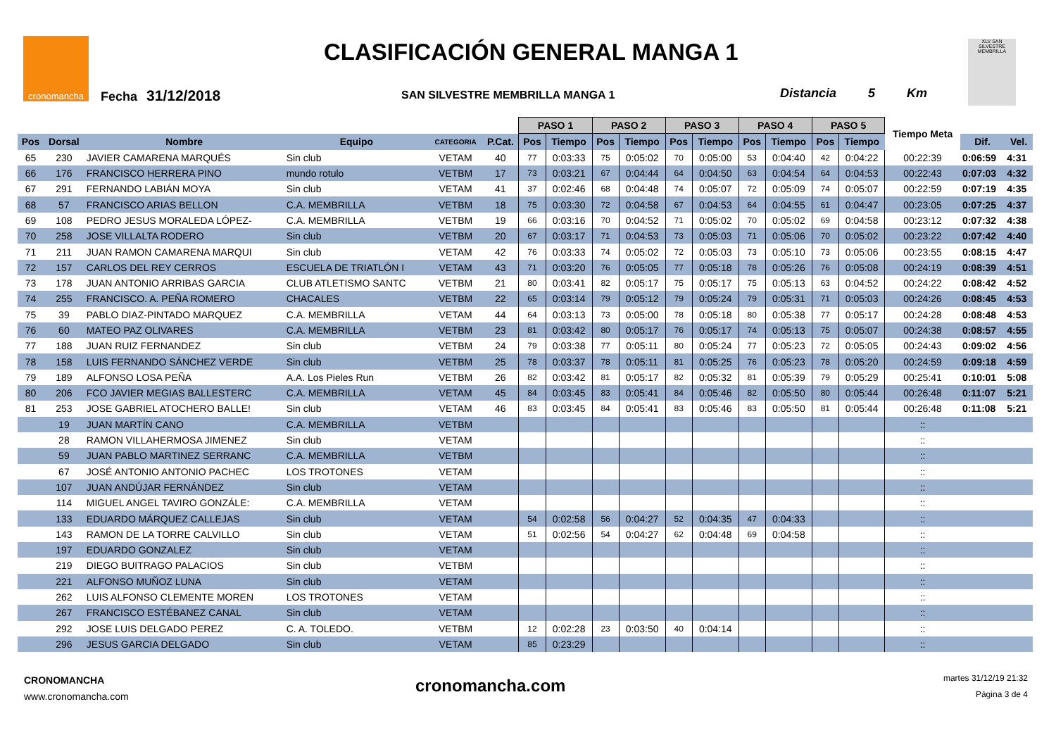cronomancha CLASIFICACIÓN GENERAL MANGA 1
Fecha 31/12/2018
SAN SILVESTRE MEMBRILLA MANGA 1
Distancia 5 Km
XLV SAN SILVESTRE MEMBRILLA
| | | | | | | PASO 1 | | PASO 2 | | PASO 3 | | PASO 4 | | PASO 5 | | Tiempo Meta | | |
| --- | --- | --- | --- | --- | --- | --- | --- | --- | --- | --- | --- | --- | --- | --- | --- | --- | --- | --- |
| Pos | Dorsal | Nombre | Equipo | CATEGORIA | P.Cat. | Pos | Tiempo | Pos | Tiempo | Pos | Tiempo | Pos | Tiempo | Pos | Tiempo | | Dif. | Vel. |
| 65 | 230 | JAVIER CAMARENA MARQUÉS | Sin club | VETAM | 40 | 77 | 0:03:33 | 75 | 0:05:02 | 70 | 0:05:00 | 53 | 0:04:40 | 42 | 0:04:22 | 00:22:39 | 0:06:59 | 4:31 |
| 66 | 176 | FRANCISCO HERRERA PINO | mundo rotulo | VETBM | 17 | 73 | 0:03:21 | 67 | 0:04:44 | 64 | 0:04:50 | 63 | 0:04:54 | 64 | 0:04:53 | 00:22:43 | 0:07:03 | 4:32 |
| 67 | 291 | FERNANDO LABIÁN MOYA | Sin club | VETAM | 41 | 37 | 0:02:46 | 68 | 0:04:48 | 74 | 0:05:07 | 72 | 0:05:09 | 74 | 0:05:07 | 00:22:59 | 0:07:19 | 4:35 |
| 68 | 57 | FRANCISCO ARIAS BELLON | C.A. MEMBRILLA | VETBM | 18 | 75 | 0:03:30 | 72 | 0:04:58 | 67 | 0:04:53 | 64 | 0:04:55 | 61 | 0:04:47 | 00:23:05 | 0:07:25 | 4:37 |
| 69 | 108 | PEDRO JESUS MORALEDA LÓPEZ- | C.A. MEMBRILLA | VETBM | 19 | 66 | 0:03:16 | 70 | 0:04:52 | 71 | 0:05:02 | 70 | 0:05:02 | 69 | 0:04:58 | 00:23:12 | 0:07:32 | 4:38 |
| 70 | 258 | JOSE VILLALTA RODERO | Sin club | VETBM | 20 | 67 | 0:03:17 | 71 | 0:04:53 | 73 | 0:05:03 | 71 | 0:05:06 | 70 | 0:05:02 | 00:23:22 | 0:07:42 | 4:40 |
| 71 | 211 | JUAN RAMON CAMARENA MARQUI | Sin club | VETAM | 42 | 76 | 0:03:33 | 74 | 0:05:02 | 72 | 0:05:03 | 73 | 0:05:10 | 73 | 0:05:06 | 00:23:55 | 0:08:15 | 4:47 |
| 72 | 157 | CARLOS DEL REY CERROS | ESCUELA DE TRIATLÓN I | VETAM | 43 | 71 | 0:03:20 | 76 | 0:05:05 | 77 | 0:05:18 | 78 | 0:05:26 | 76 | 0:05:08 | 00:24:19 | 0:08:39 | 4:51 |
| 73 | 178 | JUAN ANTONIO ARRIBAS GARCIA | CLUB ATLETISMO SANTC | VETBM | 21 | 80 | 0:03:41 | 82 | 0:05:17 | 75 | 0:05:17 | 75 | 0:05:13 | 63 | 0:04:52 | 00:24:22 | 0:08:42 | 4:52 |
| 74 | 255 | FRANCISCO. A. PEÑA ROMERO | CHACALES | VETBM | 22 | 65 | 0:03:14 | 79 | 0:05:12 | 79 | 0:05:24 | 79 | 0:05:31 | 71 | 0:05:03 | 00:24:26 | 0:08:45 | 4:53 |
| 75 | 39 | PABLO DIAZ-PINTADO MARQUEZ | C.A. MEMBRILLA | VETAM | 44 | 64 | 0:03:13 | 73 | 0:05:00 | 78 | 0:05:18 | 80 | 0:05:38 | 77 | 0:05:17 | 00:24:28 | 0:08:48 | 4:53 |
| 76 | 60 | MATEO PAZ OLIVARES | C.A. MEMBRILLA | VETBM | 23 | 81 | 0:03:42 | 80 | 0:05:17 | 76 | 0:05:17 | 74 | 0:05:13 | 75 | 0:05:07 | 00:24:38 | 0:08:57 | 4:55 |
| 77 | 188 | JUAN RUIZ FERNANDEZ | Sin club | VETBM | 24 | 79 | 0:03:38 | 77 | 0:05:11 | 80 | 0:05:24 | 77 | 0:05:23 | 72 | 0:05:05 | 00:24:43 | 0:09:02 | 4:56 |
| 78 | 158 | LUIS FERNANDO SÁNCHEZ VERDE | Sin club | VETBM | 25 | 78 | 0:03:37 | 78 | 0:05:11 | 81 | 0:05:25 | 76 | 0:05:23 | 78 | 0:05:20 | 00:24:59 | 0:09:18 | 4:59 |
| 79 | 189 | ALFONSO LOSA PEÑA | A.A. Los Pieles Run | VETBM | 26 | 82 | 0:03:42 | 81 | 0:05:17 | 82 | 0:05:32 | 81 | 0:05:39 | 79 | 0:05:29 | 00:25:41 | 0:10:01 | 5:08 |
| 80 | 206 | FCO JAVIER MEGIAS BALLESTERC | C.A. MEMBRILLA | VETAM | 45 | 84 | 0:03:45 | 83 | 0:05:41 | 84 | 0:05:46 | 82 | 0:05:50 | 80 | 0:05:44 | 00:26:48 | 0:11:07 | 5:21 |
| 81 | 253 | JOSE GABRIEL ATOCHERO BALLE! | Sin club | VETAM | 46 | 83 | 0:03:45 | 84 | 0:05:41 | 83 | 0:05:46 | 83 | 0:05:50 | 81 | 0:05:44 | 00:26:48 | 0:11:08 | 5:21 |
| | 19 | JUAN MARTÍN CANO | C.A. MEMBRILLA | VETBM | | | | | | | | | | | | :: | | |
| | 28 | RAMON VILLAHERMOSA JIMENEZ | Sin club | VETAM | | | | | | | | | | | | :: | | |
| | 59 | JUAN PABLO MARTINEZ SERRANC | C.A. MEMBRILLA | VETBM | | | | | | | | | | | | :: | | |
| | 67 | JOSÉ ANTONIO ANTONIO PACHEC | LOS TROTONES | VETAM | | | | | | | | | | | | :: | | |
| | 107 | JUAN ANDÚJAR FERNÁNDEZ | Sin club | VETAM | | | | | | | | | | | | :: | | |
| | 114 | MIGUEL ANGEL TAVIRO GONZÁLE: | C.A. MEMBRILLA | VETAM | | | | | | | | | | | | :: | | |
| | 133 | EDUARDO MÁRQUEZ CALLEJAS | Sin club | VETAM | | 54 | 0:02:58 | 56 | 0:04:27 | 52 | 0:04:35 | 47 | 0:04:33 | | | :: | | |
| | 143 | RAMON DE LA TORRE CALVILLO | Sin club | VETAM | | 51 | 0:02:56 | 54 | 0:04:27 | 62 | 0:04:48 | 69 | 0:04:58 | | | :: | | |
| | 197 | EDUARDO GONZALEZ | Sin club | VETAM | | | | | | | | | | | | :: | | |
| | 219 | DIEGO BUITRAGO PALACIOS | Sin club | VETBM | | | | | | | | | | | | :: | | |
| | 221 | ALFONSO MUÑOZ LUNA | Sin club | VETAM | | | | | | | | | | | | :: | | |
| | 262 | LUIS ALFONSO CLEMENTE MOREN | LOS TROTONES | VETAM | | | | | | | | | | | | :: | | |
| | 267 | FRANCISCO ESTÉBANEZ CANAL | Sin club | VETAM | | | | | | | | | | | | :: | | |
| | 292 | JOSE LUIS DELGADO PEREZ | C. A. TOLEDO. | VETBM | | 12 | 0:02:28 | 23 | 0:03:50 | 40 | 0:04:14 | | | | | :: | | |
| | 296 | JESUS GARCIA DELGADO | Sin club | VETAM | | 85 | 0:23:29 | | | | | | | | | :: | | |
CRONOMANCHA
www.cronomancha.com
cronomancha.com
martes 31/12/19 21:32
Página 3 de 4